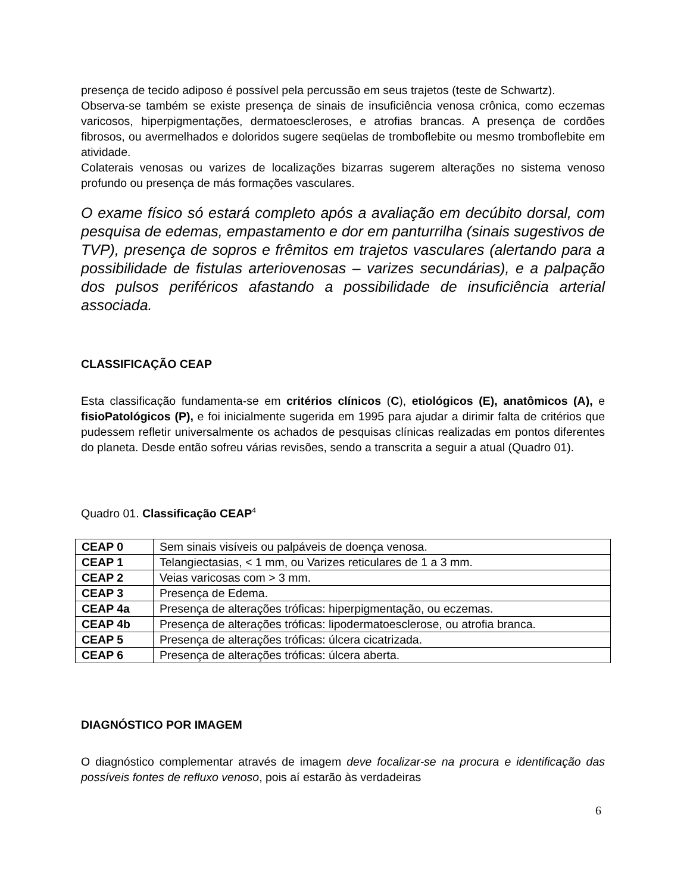presença de tecido adiposo é possível pela percussão em seus trajetos (teste de Schwartz).
Observa-se também se existe presença de sinais de insuficiência venosa crônica, como eczemas varicosos, hiperpigmentações, dermatoescleroses, e atrofias brancas. A presença de cordões fibrosos, ou avermelhados e doloridos sugere seqüelas de tromboflebite ou mesmo tromboflebite em atividade.
Colaterais venosas ou varizes de localizações bizarras sugerem alterações no sistema venoso profundo ou presença de más formações vasculares.
O exame físico só estará completo após a avaliação em decúbito dorsal, com pesquisa de edemas, empastamento e dor em panturrilha (sinais sugestivos de TVP), presença de sopros e frêmitos em trajetos vasculares (alertando para a possibilidade de fistulas arteriovenosas – varizes secundárias), e a palpação dos pulsos periféricos afastando a possibilidade de insuficiência arterial associada.
CLASSIFICAÇÃO CEAP
Esta classificação fundamenta-se em critérios clínicos (C), etiológicos (E), anatômicos (A), e fisioPatológicos (P), e foi inicialmente sugerida em 1995 para ajudar a dirimir falta de critérios que pudessem refletir universalmente os achados de pesquisas clínicas realizadas em pontos diferentes do planeta. Desde então sofreu várias revisões, sendo a transcrita a seguir a atual (Quadro 01).
Quadro 01. Classificação CEAP<sup>4</sup>
| CEAP 0 | Sem sinais visíveis ou palpáveis de doença venosa. |
| CEAP 1 | Telangiectasias, < 1 mm, ou Varizes reticulares de 1 a 3 mm. |
| CEAP 2 | Veias varicosas com > 3 mm. |
| CEAP 3 | Presença de Edema. |
| CEAP 4a | Presença de alterações tróficas: hiperpigmentação, ou eczemas. |
| CEAP 4b | Presença de alterações tróficas: lipodermatoesclerose, ou atrofia branca. |
| CEAP 5 | Presença de alterações tróficas: úlcera cicatrizada. |
| CEAP 6 | Presença de alterações tróficas: úlcera aberta. |
DIAGNÓSTICO POR IMAGEM
O diagnóstico complementar através de imagem deve focalizar-se na procura e identificação das possíveis fontes de refluxo venoso, pois aí estarão às verdadeiras
6